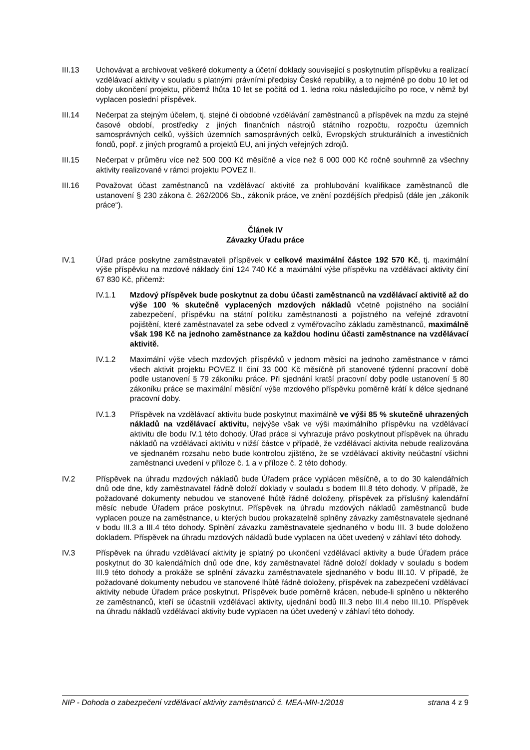III.13 Uchovávat a archivovat veškeré dokumenty a účetní doklady související s poskytnutím příspěvku a realizací vzdělávací aktivity v souladu s platnými právními předpisy České republiky, a to nejméně po dobu 10 let od doby ukončení projektu, přičemž lhůta 10 let se počítá od 1. ledna roku následujícího po roce, v němž byl vyplacen poslední příspěvek.
III.14 Nečerpat za stejným účelem, tj. stejné či obdobné vzdělávání zaměstnanců a příspěvek na mzdu za stejné časové období, prostředky z jiných finančních nástrojů státního rozpočtu, rozpočtu územních samosprávných celků, vyšších územních samosprávných celků, Evropských strukturálních a investičních fondů, popř. z jiných programů a projektů EU, ani jiných veřejných zdrojů.
III.15 Nečerpat v průměru více než 500 000 Kč měsíčně a více než 6 000 000 Kč ročně souhrnně za všechny aktivity realizované v rámci projektu POVEZ II.
III.16 Považovat účast zaměstnanců na vzdělávací aktivitě za prohlubování kvalifikace zaměstnanců dle ustanovení § 230 zákona č. 262/2006 Sb., zákoník práce, ve znění pozdějších předpisů (dále jen „zákoník práce“).
Článek IV
Závazky Úřadu práce
IV.1 Úřad práce poskytne zaměstnavateli příspěvek v celkové maximální částce 192 570 Kč, tj. maximální výše příspěvku na mzdové náklady činí 124 740 Kč a maximální výše příspěvku na vzdělávací aktivity činí 67 830 Kč, přičemž:
IV.1.1 Mzdový příspěvek bude poskytnut za dobu účasti zaměstnanců na vzdělávací aktivitě až do výše 100 % skutečně vyplacených mzdových nákladů včetně pojistného na sociální zabezpečení, příspěvku na státní politiku zaměstnanosti a pojistného na veřejné zdravotní pojištění, které zaměstnavatel za sebe odvedl z vyměřovacího základu zaměstnanců, maximálně však 198 Kč na jednoho zaměstnance za každou hodinu účasti zaměstnance na vzdělávací aktivitě.
IV.1.2 Maximální výše všech mzdových příspěvků v jednom měsíci na jednoho zaměstnance v rámci všech aktivit projektu POVEZ II činí 33 000 Kč měsíčně při stanovené týdenní pracovní době podle ustanovení § 79 zákoníku práce. Při sjednání kratší pracovní doby podle ustanovení § 80 zákoníku práce se maximální měsíční výše mzdového příspěvku poměrně krátí k délce sjednané pracovní doby.
IV.1.3 Příspěvek na vzdělávací aktivitu bude poskytnut maximálně ve výši 85 % skutečně uhrazených nákladů na vzdělávací aktivitu, nejvýše však ve výši maximálního příspěvku na vzdělávací aktivitu dle bodu IV.1 této dohody. Úřad práce si vyhrazuje právo poskytnout příspěvek na úhradu nákladů na vzdělávací aktivitu v nižší částce v případě, že vzdělávací aktivita nebude realizována ve sjednaném rozsahu nebo bude kontrolou zjištěno, že se vzdělávací aktivity neúčastní všichni zaměstnanci uvedení v příloze č. 1 a v příloze č. 2 této dohody.
IV.2 Příspěvek na úhradu mzdových nákladů bude Úřadem práce vyplácen měsíčně, a to do 30 kalendářních dnů ode dne, kdy zaměstnavatel řádně doloží doklady v souladu s bodem III.8 této dohody. V případě, že požadované dokumenty nebudou ve stanovené lhůtě řádně doloženy, příspěvek za příslušný kalendářní měsíc nebude Úřadem práce poskytnut. Příspěvek na úhradu mzdových nákladů zaměstnanců bude vyplacen pouze na zaměstnance, u kterých budou prokazatelně splněny závazky zaměstnavatele sjednané v bodu III.3 a III.4 této dohody. Splnění závazku zaměstnavatele sjednaného v bodu III. 3 bude doloženo dokladem. Příspěvek na úhradu mzdových nákladů bude vyplacen na účet uvedený v záhlaví této dohody.
IV.3 Příspěvek na úhradu vzdělávací aktivity je splatný po ukončení vzdělávací aktivity a bude Úřadem práce poskytnut do 30 kalendářních dnů ode dne, kdy zaměstnavatel řádně doloží doklady v souladu s bodem III.9 této dohody a prokáže se splnění závazku zaměstnavatele sjednaného v bodu III.10. V případě, že požadované dokumenty nebudou ve stanovené lhůtě řádně doloženy, příspěvek na zabezpečení vzdělávací aktivity nebude Úřadem práce poskytnut. Příspěvek bude poměrně krácen, nebude-li splněno u některého ze zaměstnanců, kteří se účastnili vzdělávací aktivity, ujednání bodů III.3 nebo III.4 nebo III.10. Příspěvek na úhradu nákladů vzdělávací aktivity bude vyplacen na účet uvedený v záhlaví této dohody.
NIP - Dohoda o zabezpečení vzdělávací aktivity zaměstnanců č. MEA-MN-1/2018 strana 4 z 9